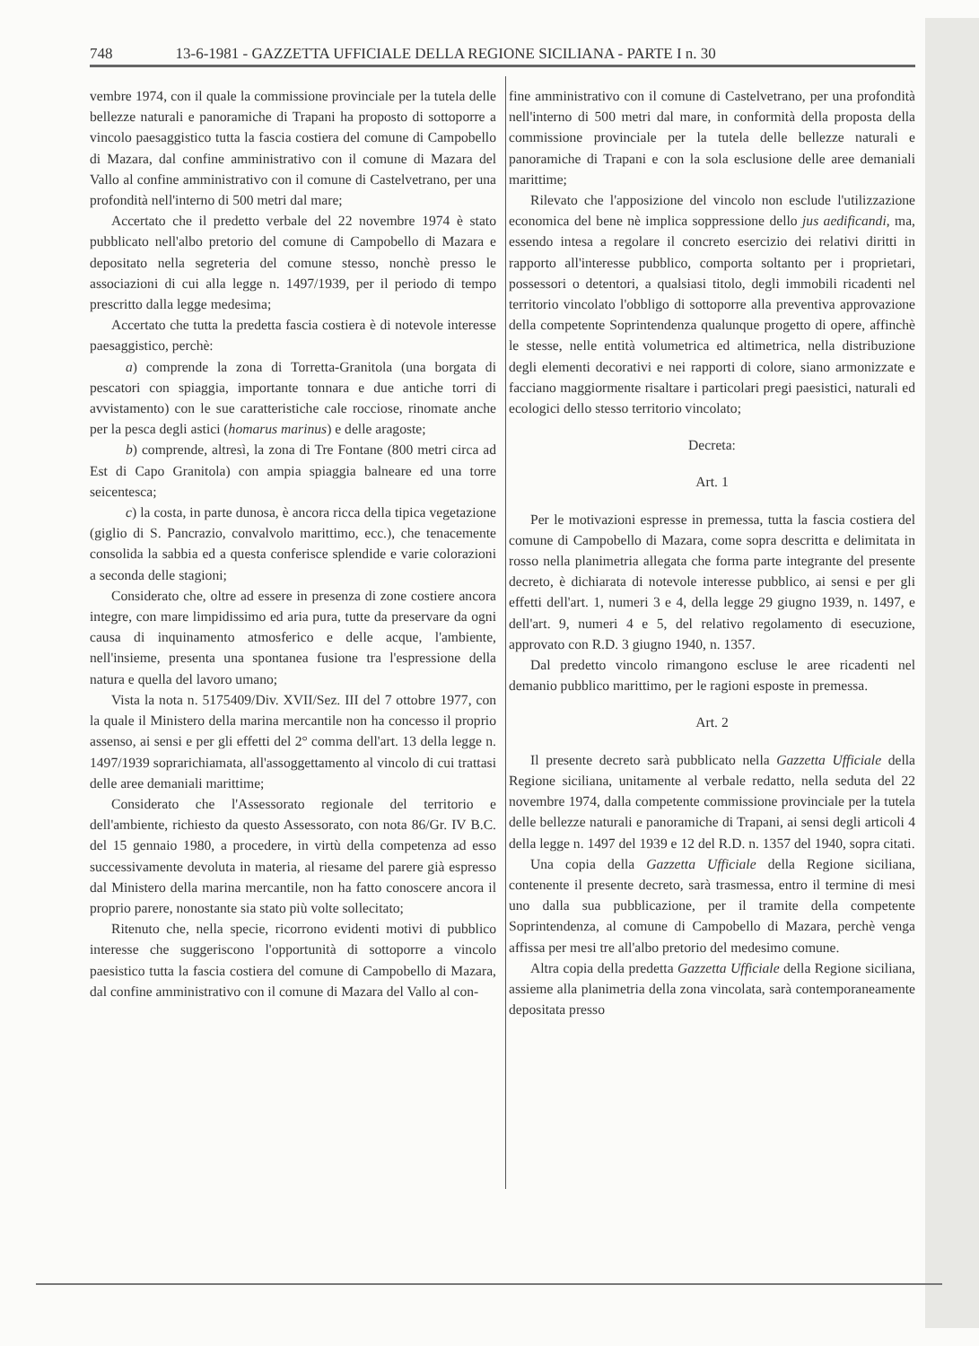748 13-6-1981 - GAZZETTA UFFICIALE DELLA REGIONE SICILIANA - PARTE I n. 30
vembre 1974, con il quale la commissione provinciale per la tutela delle bellezze naturali e panoramiche di Trapani ha proposto di sottoporre a vincolo paesaggistico tutta la fascia costiera del comune di Campobello di Mazara, dal confine amministrativo con il comune di Mazara del Vallo al confine amministrativo con il comune di Castelvetrano, per una profondità nell'interno di 500 metri dal mare;
Accertato che il predetto verbale del 22 novembre 1974 è stato pubblicato nell'albo pretorio del comune di Campobello di Mazara e depositato nella segreteria del comune stesso, nonchè presso le associazioni di cui alla legge n. 1497/1939, per il periodo di tempo prescritto dalla legge medesima;
Accertato che tutta la predetta fascia costiera è di notevole interesse paesaggistico, perchè:
a) comprende la zona di Torretta-Granitola (una borgata di pescatori con spiaggia, importante tonnara e due antiche torri di avvistamento) con le sue caratteristiche cale rocciose, rinomate anche per la pesca degli astici (homarus marinus) e delle aragoste;
b) comprende, altresì, la zona di Tre Fontane (800 metri circa ad Est di Capo Granitola) con ampia spiaggia balneare ed una torre seicentesca;
c) la costa, in parte dunosa, è ancora ricca della tipica vegetazione (giglio di S. Pancrazio, convalvolo marittimo, ecc.), che tenacemente consolida la sabbia ed a questa conferisce splendide e varie colorazioni a seconda delle stagioni;
Considerato che, oltre ad essere in presenza di zone costiere ancora integre, con mare limpidissimo ed aria pura, tutte da preservare da ogni causa di inquinamento atmosferico e delle acque, l'ambiente, nell'insieme, presenta una spontanea fusione tra l'espressione della natura e quella del lavoro umano;
Vista la nota n. 5175409/Div. XVII/Sez. III del 7 ottobre 1977, con la quale il Ministero della marina mercantile non ha concesso il proprio assenso, ai sensi e per gli effetti del 2° comma dell'art. 13 della legge n. 1497/1939 soprarichiamata, all'assoggettamento al vincolo di cui trattasi delle aree demaniali marittime;
Considerato che l'Assessorato regionale del territorio e dell'ambiente, richiesto da questo Assessorato, con nota 86/Gr. IV B.C. del 15 gennaio 1980, a procedere, in virtù della competenza ad esso successivamente devoluta in materia, al riesame del parere già espresso dal Ministero della marina mercantile, non ha fatto conoscere ancora il proprio parere, nonostante sia stato più volte sollecitato;
Ritenuto che, nella specie, ricorrono evidenti motivi di pubblico interesse che suggeriscono l'opportunità di sottoporre a vincolo paesistico tutta la fascia costiera del comune di Campobello di Mazara, dal confine amministrativo con il comune di Mazara del Vallo al con-
fine amministrativo con il comune di Castelvetrano, per una profondità nell'interno di 500 metri dal mare, in conformità della proposta della commissione provinciale per la tutela delle bellezze naturali e panoramiche di Trapani e con la sola esclusione delle aree demaniali marittime;
Rilevato che l'apposizione del vincolo non esclude l'utilizzazione economica del bene nè implica soppressione dello jus aedificandi, ma, essendo intesa a regolare il concreto esercizio dei relativi diritti in rapporto all'interesse pubblico, comporta soltanto per i proprietari, possessori o detentori, a qualsiasi titolo, degli immobili ricadenti nel territorio vincolato l'obbligo di sottoporre alla preventiva approvazione della competente Soprintendenza qualunque progetto di opere, affinchè le stesse, nelle entità volumetrica ed altimetrica, nella distribuzione degli elementi decorativi e nei rapporti di colore, siano armonizzate e facciano maggiormente risaltare i particolari pregi paesistici, naturali ed ecologici dello stesso territorio vincolato;
Decreta:
Art. 1
Per le motivazioni espresse in premessa, tutta la fascia costiera del comune di Campobello di Mazara, come sopra descritta e delimitata in rosso nella planimetria allegata che forma parte integrante del presente decreto, è dichiarata di notevole interesse pubblico, ai sensi e per gli effetti dell'art. 1, numeri 3 e 4, della legge 29 giugno 1939, n. 1497, e dell'art. 9, numeri 4 e 5, del relativo regolamento di esecuzione, approvato con R.D. 3 giugno 1940, n. 1357.
Dal predetto vincolo rimangono escluse le aree ricadenti nel demanio pubblico marittimo, per le ragioni esposte in premessa.
Art. 2
Il presente decreto sarà pubblicato nella Gazzetta Ufficiale della Regione siciliana, unitamente al verbale redatto, nella seduta del 22 novembre 1974, dalla competente commissione provinciale per la tutela delle bellezze naturali e panoramiche di Trapani, ai sensi degli articoli 4 della legge n. 1497 del 1939 e 12 del R.D. n. 1357 del 1940, sopra citati.
Una copia della Gazzetta Ufficiale della Regione siciliana, contenente il presente decreto, sarà trasmessa, entro il termine di mesi uno dalla sua pubblicazione, per il tramite della competente Soprintendenza, al comune di Campobello di Mazara, perchè venga affissa per mesi tre all'albo pretorio del medesimo comune.
Altra copia della predetta Gazzetta Ufficiale della Regione siciliana, assieme alla planimetria della zona vincolata, sarà contemporaneamente depositata presso